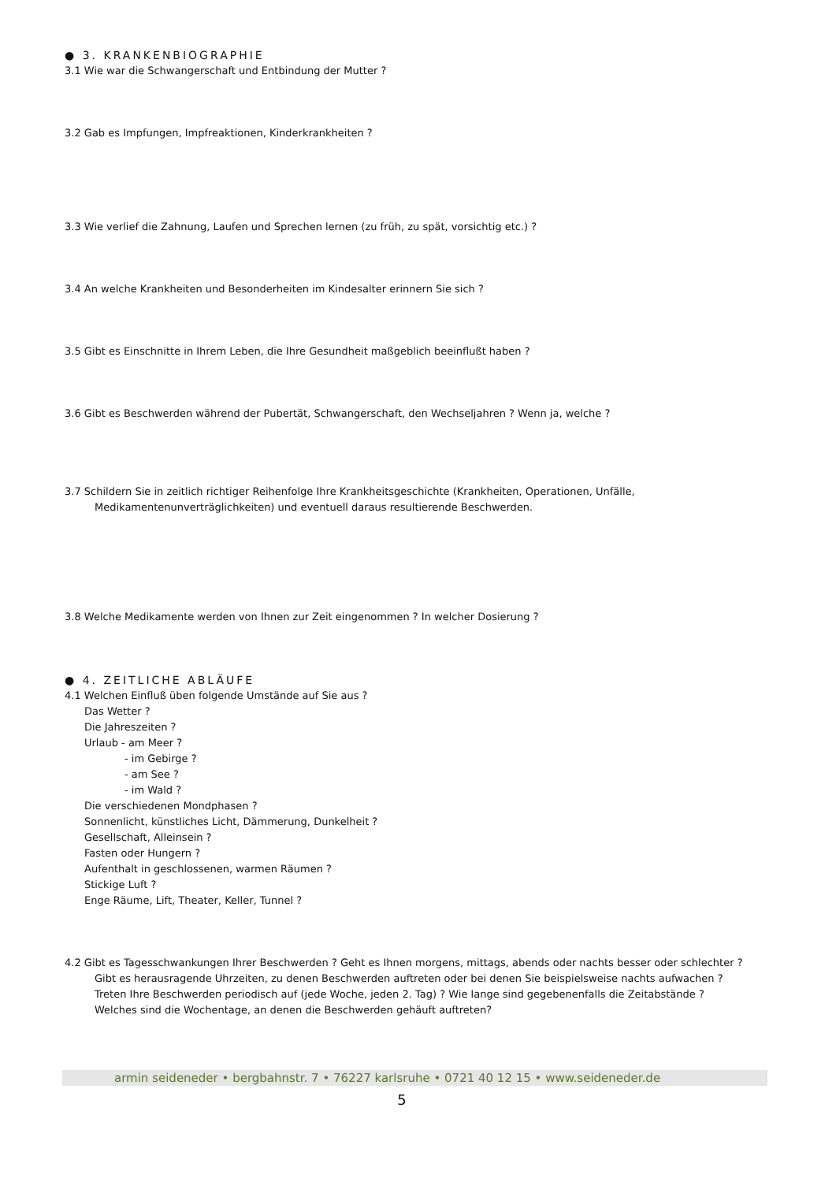● 3. KRANKENBIOGRAPHIE
3.1 Wie war die Schwangerschaft und Entbindung der Mutter ?
3.2 Gab es Impfungen, Impfreaktionen, Kinderkrankheiten ?
3.3 Wie verlief die Zahnung, Laufen und Sprechen lernen (zu früh, zu spät, vorsichtig etc.) ?
3.4 An welche Krankheiten und Besonderheiten im Kindesalter erinnern Sie sich ?
3.5 Gibt es Einschnitte in Ihrem Leben, die Ihre Gesundheit maßgeblich beeinflußt haben ?
3.6 Gibt es Beschwerden während der Pubertät, Schwangerschaft, den Wechseljahren ? Wenn ja, welche ?
3.7 Schildern Sie in zeitlich richtiger Reihenfolge Ihre Krankheitsgeschichte (Krankheiten, Operationen, Unfälle,
Medikamentenunverträglichkeiten) und eventuell daraus resultierende Beschwerden.
3.8 Welche Medikamente werden von Ihnen zur Zeit eingenommen ? In welcher Dosierung ?
● 4. ZEITLICHE ABLÄUFE
4.1 Welchen Einfluß üben folgende Umstände auf Sie aus ?
Das Wetter ?
Die Jahreszeiten ?
Urlaub - am Meer ?
- im Gebirge ?
- am See ?
- im Wald ?
Die verschiedenen Mondphasen ?
Sonnenlicht, künstliches Licht, Dämmerung, Dunkelheit ?
Gesellschaft, Alleinsein ?
Fasten oder Hungern ?
Aufenthalt in geschlossenen, warmen Räumen ?
Stickige Luft ?
Enge Räume, Lift, Theater, Keller, Tunnel ?
4.2 Gibt es Tagesschwankungen Ihrer Beschwerden ? Geht es Ihnen morgens, mittags, abends oder nachts besser oder schlechter ?
Gibt es herausragende Uhrzeiten, zu denen Beschwerden auftreten oder bei denen Sie beispielsweise nachts aufwachen ?
Treten Ihre Beschwerden periodisch auf (jede Woche, jeden 2. Tag) ? Wie lange sind gegebenenfalls die Zeitabstände ?
Welches sind die Wochentage, an denen die Beschwerden gehäuft auftreten?
armin seideneder • bergbahnstr. 7 • 76227 karlsruhe • 0721 40 12 15 • www.seideneder.de
5